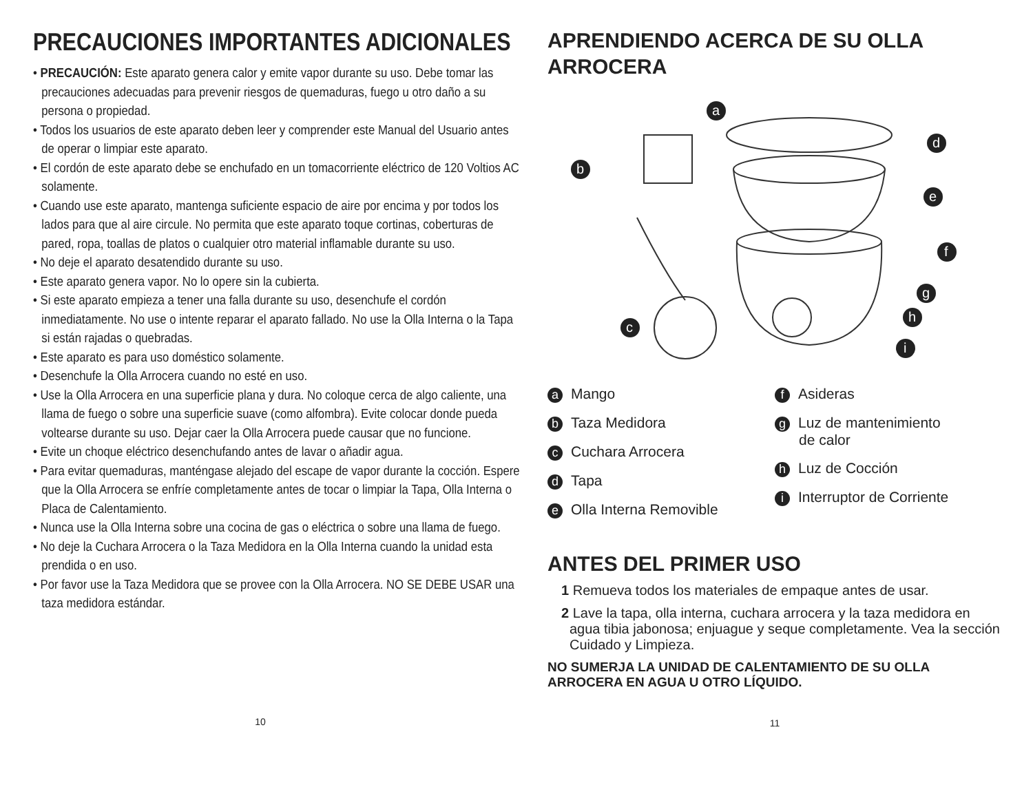PRECAUCIONES IMPORTANTES ADICIONALES
• PRECAUCIÓN: Este aparato genera calor y emite vapor durante su uso. Debe tomar las precauciones adecuadas para prevenir riesgos de quemaduras, fuego u otro daño a su persona o propiedad.
• Todos los usuarios de este aparato deben leer y comprender este Manual del Usuario antes de operar o limpiar este aparato.
• El cordón de este aparato debe se enchufado en un tomacorriente eléctrico de 120 Voltios AC solamente.
• Cuando use este aparato, mantenga suficiente espacio de aire por encima y por todos los lados para que al aire circule. No permita que este aparato toque cortinas, coberturas de pared, ropa, toallas de platos o cualquier otro material inflamable durante su uso.
• No deje el aparato desatendido durante su uso.
• Este aparato genera vapor. No lo opere sin la cubierta.
• Si este aparato empieza a tener una falla durante su uso, desenchufe el cordón inmediatamente. No use o intente reparar el aparato fallado. No use la Olla Interna o la Tapa si están rajadas o quebradas.
• Este aparato es para uso doméstico solamente.
• Desenchufe la Olla Arrocera cuando no esté en uso.
• Use la Olla Arrocera en una superficie plana y dura. No coloque cerca de algo caliente, una llama de fuego o sobre una superficie suave (como alfombra). Evite colocar donde pueda voltearse durante su uso. Dejar caer la Olla Arrocera puede causar que no funcione.
• Evite un choque eléctrico desenchufando antes de lavar o añadir agua.
• Para evitar quemaduras, manténgase alejado del escape de vapor durante la cocción. Espere que la Olla Arrocera se enfríe completamente antes de tocar o limpiar la Tapa, Olla Interna o Placa de Calentamiento.
• Nunca use la Olla Interna sobre una cocina de gas o eléctrica o sobre una llama de fuego.
• No deje la Cuchara Arrocera o la Taza Medidora en la Olla Interna cuando la unidad esta prendida o en uso.
• Por favor use la Taza Medidora que se provee con la Olla Arrocera. NO SE DEBE USAR una taza medidora estándar.
10
APRENDIENDO ACERCA DE SU OLLA ARROCERA
a
b
c
d
e
f
g
h
i
a Mango
b Taza Medidora
c Cuchara Arrocera
d Tapa
e Olla Interna Removible
f Asideras
g Luz de mantenimiento
de calor
h Luz de Cocción
i Interruptor de Corriente
ANTES DEL PRIMER USO
1 Remueva todos los materiales de empaque antes de usar.
2 Lave la tapa, olla interna, cuchara arrocera y la taza medidora en agua tibia jabonosa; enjuague y seque completamente. Vea la sección Cuidado y Limpieza.
NO SUMERJA LA UNIDAD DE CALENTAMIENTO DE SU OLLA ARROCERA EN AGUA U OTRO LÍQUIDO.
11